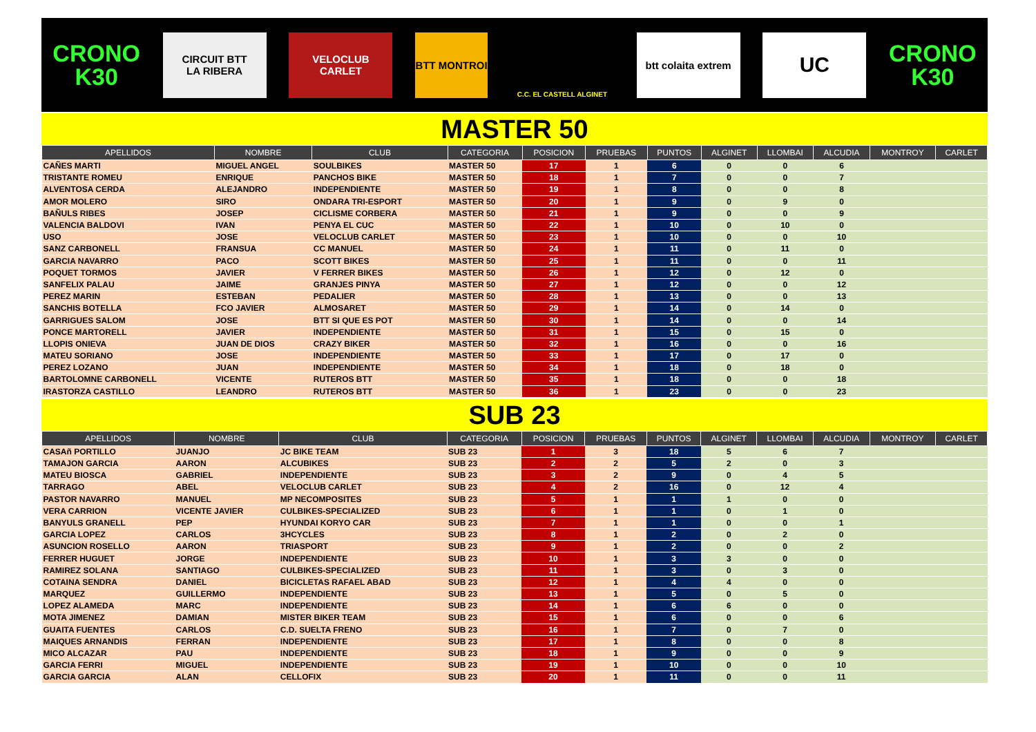CRONO
K30
CIRCUIT BTT
LA RIBERA
VELOCLUB
CARLET
BTT MONTROI
C.C. EL CASTELL ALGINET
btt colaita extrem
UC
CRONO
K30
MASTER 50
| APELLIDOS | NOMBRE | CLUB | CATEGORIA | POSICION | PRUEBAS | PUNTOS | ALGINET | LLOMBAI | ALCUDIA | MONTROY | CARLET |
| --- | --- | --- | --- | --- | --- | --- | --- | --- | --- | --- | --- |
| CAÑES MARTI | MIGUEL ANGEL | SOULBIKES | MASTER 50 | 17 | 1 | 6 | 0 | 0 | 6 | | |
| TRISTANTE ROMEU | ENRIQUE | PANCHOS BIKE | MASTER 50 | 18 | 1 | 7 | 0 | 0 | 7 | | |
| ALVENTOSA CERDA | ALEJANDRO | INDEPENDIENTE | MASTER 50 | 19 | 1 | 8 | 0 | 0 | 8 | | |
| AMOR MOLERO | SIRO | ONDARA TRI-ESPORT | MASTER 50 | 20 | 1 | 9 | 0 | 9 | 0 | | |
| BAÑULS RIBES | JOSEP | CICLISME CORBERA | MASTER 50 | 21 | 1 | 9 | 0 | 0 | 9 | | |
| VALENCIA BALDOVI | IVAN | PENYA EL CUC | MASTER 50 | 22 | 1 | 10 | 0 | 10 | 0 | | |
| USO | JOSE | VELOCLUB CARLET | MASTER 50 | 23 | 1 | 10 | 0 | 0 | 10 | | |
| SANZ CARBONELL | FRANSUA | CC MANUEL | MASTER 50 | 24 | 1 | 11 | 0 | 11 | 0 | | |
| GARCIA NAVARRO | PACO | SCOTT BIKES | MASTER 50 | 25 | 1 | 11 | 0 | 0 | 11 | | |
| POQUET TORMOS | JAVIER | V FERRER BIKES | MASTER 50 | 26 | 1 | 12 | 0 | 12 | 0 | | |
| SANFELIX PALAU | JAIME | GRANJES PINYA | MASTER 50 | 27 | 1 | 12 | 0 | 0 | 12 | | |
| PEREZ MARIN | ESTEBAN | PEDALIER | MASTER 50 | 28 | 1 | 13 | 0 | 0 | 13 | | |
| SANCHIS BOTELLA | FCO JAVIER | ALMOSARET | MASTER 50 | 29 | 1 | 14 | 0 | 14 | 0 | | |
| GARRIGUES SALOM | JOSE | BTT SI QUE ES POT | MASTER 50 | 30 | 1 | 14 | 0 | 0 | 14 | | |
| PONCE MARTORELL | JAVIER | INDEPENDIENTE | MASTER 50 | 31 | 1 | 15 | 0 | 15 | 0 | | |
| LLOPIS ONIEVA | JUAN DE DIOS | CRAZY BIKER | MASTER 50 | 32 | 1 | 16 | 0 | 0 | 16 | | |
| MATEU SORIANO | JOSE | INDEPENDIENTE | MASTER 50 | 33 | 1 | 17 | 0 | 17 | 0 | | |
| PEREZ LOZANO | JUAN | INDEPENDIENTE | MASTER 50 | 34 | 1 | 18 | 0 | 18 | 0 | | |
| BARTOLOMNE CARBONELL | VICENTE | RUTEROS BTT | MASTER 50 | 35 | 1 | 18 | 0 | 0 | 18 | | |
| IRASTORZA CASTILLO | LEANDRO | RUTEROS BTT | MASTER 50 | 36 | 1 | 23 | 0 | 0 | 23 | | |
SUB 23
| APELLIDOS | NOMBRE | CLUB | CATEGORIA | POSICION | PRUEBAS | PUNTOS | ALGINET | LLOMBAI | ALCUDIA | MONTROY | CARLET |
| --- | --- | --- | --- | --- | --- | --- | --- | --- | --- | --- | --- |
| CASAñ PORTILLO | JUANJO | JC BIKE TEAM | SUB 23 | 1 | 3 | 18 | 5 | 6 | 7 | | |
| TAMAJON GARCIA | AARON | ALCUBIKES | SUB 23 | 2 | 2 | 5 | 2 | 0 | 3 | | |
| MATEU BIOSCA | GABRIEL | INDEPENDIENTE | SUB 23 | 3 | 2 | 9 | 0 | 4 | 5 | | |
| TARRAGO | ABEL | VELOCLUB CARLET | SUB 23 | 4 | 2 | 16 | 0 | 12 | 4 | | |
| PASTOR NAVARRO | MANUEL | MP NECOMPOSITES | SUB 23 | 5 | 1 | 1 | 1 | 0 | 0 | | |
| VERA CARRION | VICENTE JAVIER | CULBIKES-SPECIALIZED | SUB 23 | 6 | 1 | 1 | 0 | 1 | 0 | | |
| BANYULS GRANELL | PEP | HYUNDAI KORYO CAR | SUB 23 | 7 | 1 | 1 | 0 | 0 | 1 | | |
| GARCIA LOPEZ | CARLOS | 3HCYCLES | SUB 23 | 8 | 1 | 2 | 0 | 2 | 0 | | |
| ASUNCION ROSELLO | AARON | TRIASPORT | SUB 23 | 9 | 1 | 2 | 0 | 0 | 2 | | |
| FERRER HUGUET | JORGE | INDEPENDIENTE | SUB 23 | 10 | 1 | 3 | 3 | 0 | 0 | | |
| RAMIREZ SOLANA | SANTIAGO | CULBIKES-SPECIALIZED | SUB 23 | 11 | 1 | 3 | 0 | 3 | 0 | | |
| COTAINA SENDRA | DANIEL | BICICLETAS RAFAEL ABAD | SUB 23 | 12 | 1 | 4 | 4 | 0 | 0 | | |
| MARQUEZ | GUILLERMO | INDEPENDIENTE | SUB 23 | 13 | 1 | 5 | 0 | 5 | 0 | | |
| LOPEZ ALAMEDA | MARC | INDEPENDIENTE | SUB 23 | 14 | 1 | 6 | 6 | 0 | 0 | | |
| MOTA JIMENEZ | DAMIAN | MISTER BIKER TEAM | SUB 23 | 15 | 1 | 6 | 0 | 0 | 6 | | |
| GUAITA FUENTES | CARLOS | C.D. SUELTA FRENO | SUB 23 | 16 | 1 | 7 | 0 | 7 | 0 | | |
| MAIQUES ARNANDIS | FERRAN | INDEPENDIENTE | SUB 23 | 17 | 1 | 8 | 0 | 0 | 8 | | |
| MICO ALCAZAR | PAU | INDEPENDIENTE | SUB 23 | 18 | 1 | 9 | 0 | 0 | 9 | | |
| GARCIA FERRI | MIGUEL | INDEPENDIENTE | SUB 23 | 19 | 1 | 10 | 0 | 0 | 10 | | |
| GARCIA GARCIA | ALAN | CELLOFIX | SUB 23 | 20 | 1 | 11 | 0 | 0 | 11 | | |